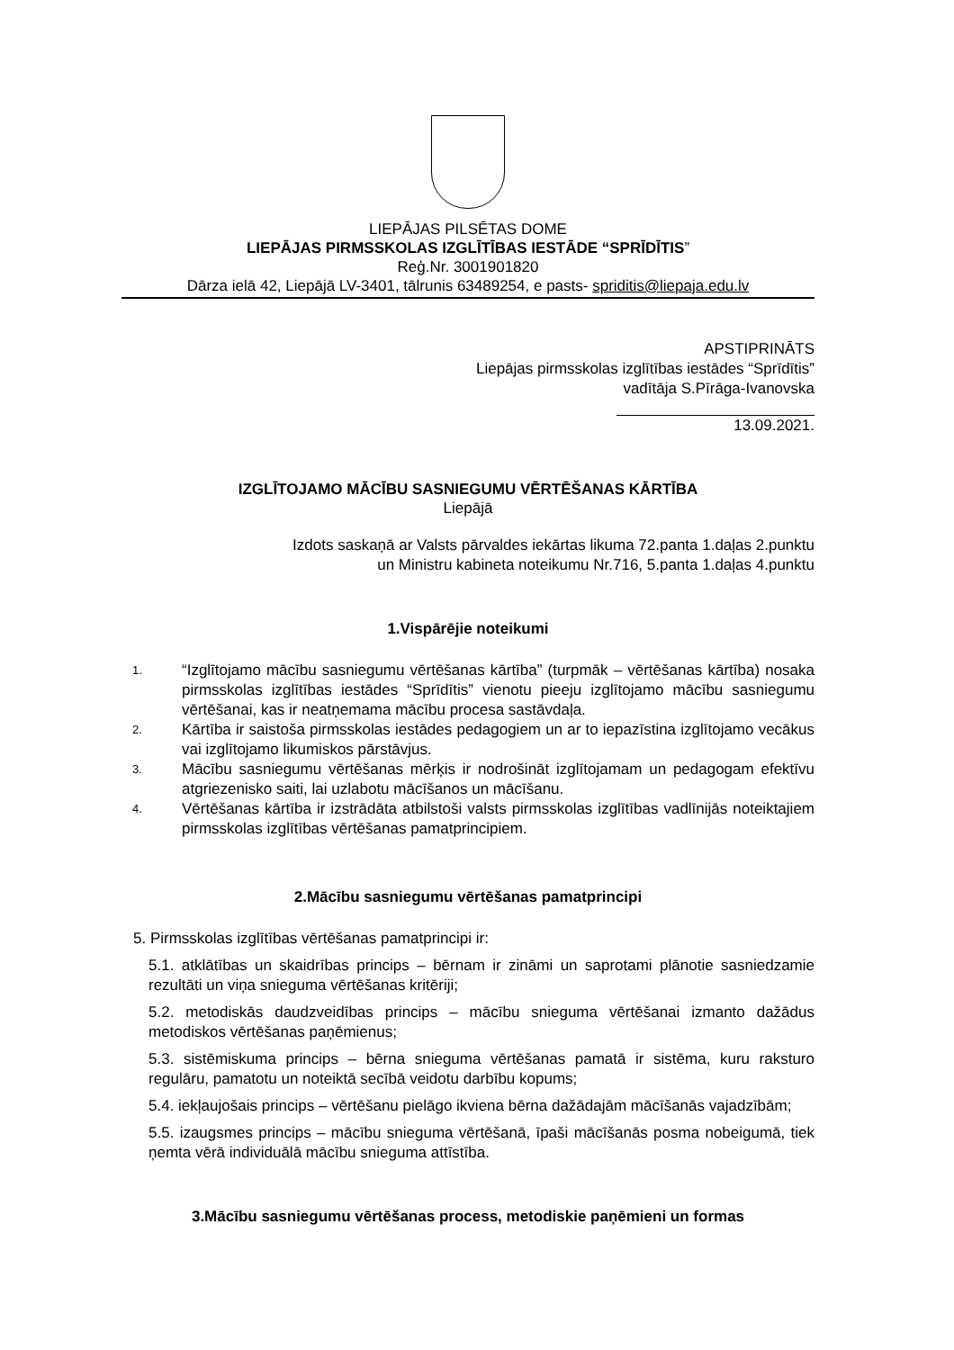LIEPĀJAS PILSĒTAS DOME
LIEPĀJAS PIRMSSKOLAS IZGLĪTĪBAS IESTĀDE “SPRĪDĪTIS”
Reģ.Nr. 3001901820
Dārza ielā 42, Liepājā LV-3401, tālrunis 63489254, e pasts- spriditis@liepaja.edu.lv
APSTIPRINĀTS
Liepājas pirmsskolas izglītības iestādes “Sprīdītis”
vadītāja S.Pīrāga-Ivanovska
13.09.2021.
IZGLĪTOJAMO MĀCĪBU SASNIEGUMU VĒRTĒŠANAS KĀRTĪBA
Liepājā
Izdots saskaņā ar Valsts pārvaldes iekārtas likuma 72.panta 1.daļas 2.punktu
un Ministru kabineta noteikumu Nr.716, 5.panta 1.daļas 4.punktu
1.Vispārējie noteikumi
1. “Izglītojamo mācību sasniegumu vērtēšanas kārtība” (turpmāk – vērtēšanas kārtība) nosaka pirmsskolas izglītības iestādes “Sprīdītis” vienotu pieeju izglītojamo mācību sasniegumu vērtēšanai, kas ir neatņemama mācību procesa sastāvdaļa.
2. Kārtība ir saistoša pirmsskolas iestādes pedagogiem un ar to iepazīstina izglītojamo vecākus vai izglītojamo likumiskos pārstāvjus.
3. Mācību sasniegumu vērtēšanas mērķis ir nodrošināt izglītojamam un pedagogam efektīvu atgriezenisko saiti, lai uzlabotu mācīšanos un mācīšanu.
4. Vērtēšanas kārtība ir izstrādāta atbilstoši valsts pirmsskolas izglītības vadlīnijās noteiktajiem pirmsskolas izglītības vērtēšanas pamatprincipiem.
2.Mācību sasniegumu vērtēšanas pamatprincipi
5. Pirmsskolas izglītības vērtēšanas pamatprincipi ir:
5.1. atklātības un skaidrības princips – bērnam ir zināmi un saprotami plānotie sasniedzamie rezultāti un viņa snieguma vērtēšanas kritēriji;
5.2. metodiskās daudzveidības princips – mācību snieguma vērtēšanai izmanto dažādus metodiskos vērtēšanas paņēmienus;
5.3. sistēmiskuma princips – bērna snieguma vērtēšanas pamatā ir sistēma, kuru raksturo regulāru, pamatotu un noteiktā secībā veidotu darbību kopums;
5.4. iekļaujošais princips – vērtēšanu pielāgo ikviena bērna dažādajām mācīšanās vajadzībām;
5.5. izaugsmes princips – mācību snieguma vērtēšanā, īpaši mācīšanās posma nobeigumā, tiek ņemta vērā individuālā mācību snieguma attīstība.
3.Mācību sasniegumu vērtēšanas process, metodiskie paņēmieni un formas